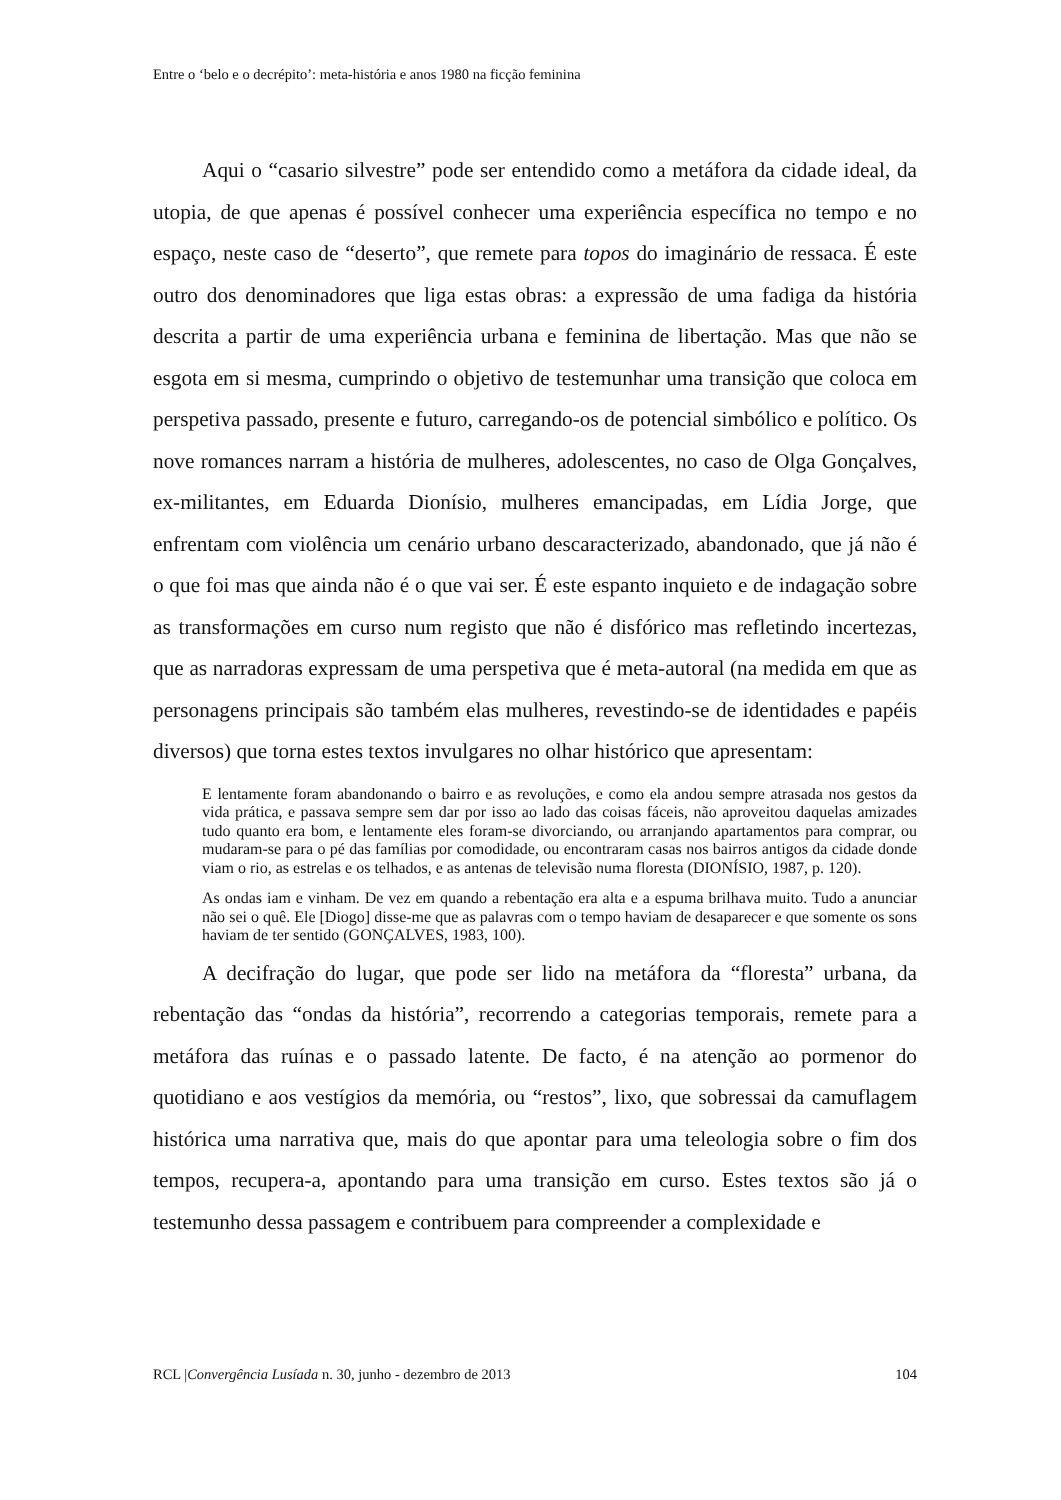Entre o ‘belo e o decrépito’: meta-história e anos 1980 na ficção feminina
Aqui o “casario silvestre” pode ser entendido como a metáfora da cidade ideal, da utopia, de que apenas é possível conhecer uma experiência específica no tempo e no espaço, neste caso de “deserto”, que remete para topos do imaginário de ressaca. É este outro dos denominadores que liga estas obras: a expressão de uma fadiga da história descrita a partir de uma experiência urbana e feminina de libertação. Mas que não se esgota em si mesma, cumprindo o objetivo de testemunhar uma transição que coloca em perspetiva passado, presente e futuro, carregando-os de potencial simbólico e político. Os nove romances narram a história de mulheres, adolescentes, no caso de Olga Gonçalves, ex-militantes, em Eduarda Dionísio, mulheres emancipadas, em Lídia Jorge, que enfrentam com violência um cenário urbano descaracterizado, abandonado, que já não é o que foi mas que ainda não é o que vai ser. É este espanto inquieto e de indagação sobre as transformações em curso num registo que não é disfórico mas refletindo incertezas, que as narradoras expressam de uma perspetiva que é meta-autoral (na medida em que as personagens principais são também elas mulheres, revestindo-se de identidades e papéis diversos) que torna estes textos invulgares no olhar histórico que apresentam:
E lentamente foram abandonando o bairro e as revoluções, e como ela andou sempre atrasada nos gestos da vida prática, e passava sempre sem dar por isso ao lado das coisas fáceis, não aproveitou daquelas amizades tudo quanto era bom, e lentamente eles foram-se divorciando, ou arranjando apartamentos para comprar, ou mudaram-se para o pé das famílias por comodidade, ou encontraram casas nos bairros antigos da cidade donde viam o rio, as estrelas e os telhados, e as antenas de televisão numa floresta (DIONÍSIO, 1987, p. 120).
As ondas iam e vinham. De vez em quando a rebentação era alta e a espuma brilhava muito. Tudo a anunciar não sei o quê. Ele [Diogo] disse-me que as palavras com o tempo haviam de desaparecer e que somente os sons haviam de ter sentido (GONÇALVES, 1983, 100).
A decifração do lugar, que pode ser lido na metáfora da “floresta” urbana, da rebentação das “ondas da história”, recorrendo a categorias temporais, remete para a metáfora das ruínas e o passado latente. De facto, é na atenção ao pormenor do quotidiano e aos vestígios da memória, ou “restos”, lixo, que sobressai da camuflagem histórica uma narrativa que, mais do que apontar para uma teleologia sobre o fim dos tempos, recupera-a, apontando para uma transição em curso. Estes textos são já o testemunho dessa passagem e contribuem para compreender a complexidade e
RCL |Convergência Lusíada n. 30, junho - dezembro de 2013 104